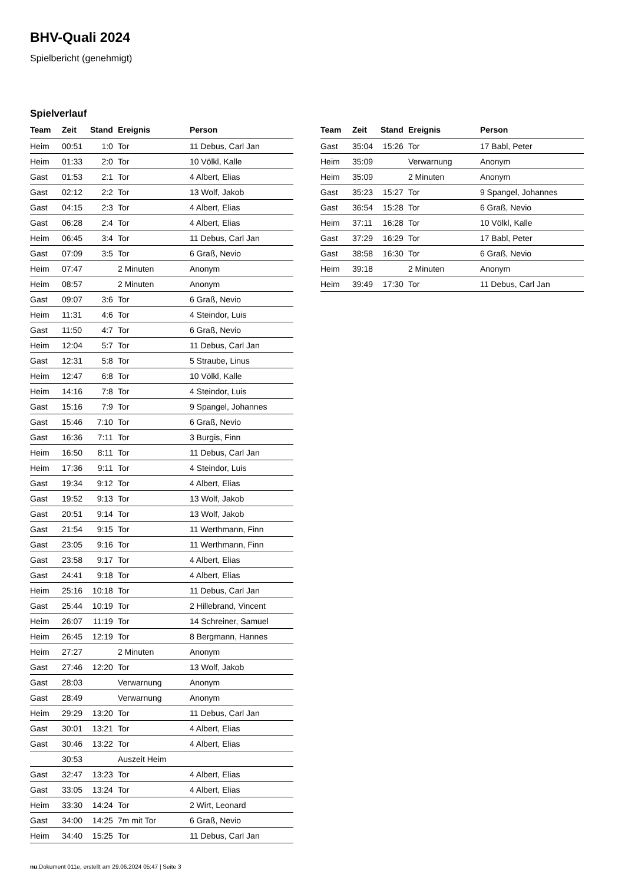BHV-Quali 2024
Spielbericht (genehmigt)
Spielverlauf
| Team | Zeit | Stand | Ereignis | Person |
| --- | --- | --- | --- | --- |
| Heim | 00:51 | 1:0 | Tor | 11 Debus, Carl Jan |
| Heim | 01:33 | 2:0 | Tor | 10 Völkl, Kalle |
| Gast | 01:53 | 2:1 | Tor | 4 Albert, Elias |
| Gast | 02:12 | 2:2 | Tor | 13 Wolf, Jakob |
| Gast | 04:15 | 2:3 | Tor | 4 Albert, Elias |
| Gast | 06:28 | 2:4 | Tor | 4 Albert, Elias |
| Heim | 06:45 | 3:4 | Tor | 11 Debus, Carl Jan |
| Gast | 07:09 | 3:5 | Tor | 6 Graß, Nevio |
| Heim | 07:47 | | 2 Minuten | Anonym |
| Heim | 08:57 | | 2 Minuten | Anonym |
| Gast | 09:07 | 3:6 | Tor | 6 Graß, Nevio |
| Heim | 11:31 | 4:6 | Tor | 4 Steindor, Luis |
| Gast | 11:50 | 4:7 | Tor | 6 Graß, Nevio |
| Heim | 12:04 | 5:7 | Tor | 11 Debus, Carl Jan |
| Gast | 12:31 | 5:8 | Tor | 5 Straube, Linus |
| Heim | 12:47 | 6:8 | Tor | 10 Völkl, Kalle |
| Heim | 14:16 | 7:8 | Tor | 4 Steindor, Luis |
| Gast | 15:16 | 7:9 | Tor | 9 Spangel, Johannes |
| Gast | 15:46 | 7:10 | Tor | 6 Graß, Nevio |
| Gast | 16:36 | 7:11 | Tor | 3 Burgis, Finn |
| Heim | 16:50 | 8:11 | Tor | 11 Debus, Carl Jan |
| Heim | 17:36 | 9:11 | Tor | 4 Steindor, Luis |
| Gast | 19:34 | 9:12 | Tor | 4 Albert, Elias |
| Gast | 19:52 | 9:13 | Tor | 13 Wolf, Jakob |
| Gast | 20:51 | 9:14 | Tor | 13 Wolf, Jakob |
| Gast | 21:54 | 9:15 | Tor | 11 Werthmann, Finn |
| Gast | 23:05 | 9:16 | Tor | 11 Werthmann, Finn |
| Gast | 23:58 | 9:17 | Tor | 4 Albert, Elias |
| Gast | 24:41 | 9:18 | Tor | 4 Albert, Elias |
| Heim | 25:16 | 10:18 | Tor | 11 Debus, Carl Jan |
| Gast | 25:44 | 10:19 | Tor | 2 Hillebrand, Vincent |
| Heim | 26:07 | 11:19 | Tor | 14 Schreiner, Samuel |
| Heim | 26:45 | 12:19 | Tor | 8 Bergmann, Hannes |
| Heim | 27:27 | | 2 Minuten | Anonym |
| Gast | 27:46 | 12:20 | Tor | 13 Wolf, Jakob |
| Gast | 28:03 | | Verwarnung | Anonym |
| Gast | 28:49 | | Verwarnung | Anonym |
| Heim | 29:29 | 13:20 | Tor | 11 Debus, Carl Jan |
| Gast | 30:01 | 13:21 | Tor | 4 Albert, Elias |
| Gast | 30:46 | 13:22 | Tor | 4 Albert, Elias |
| | 30:53 | | Auszeit Heim | |
| Gast | 32:47 | 13:23 | Tor | 4 Albert, Elias |
| Gast | 33:05 | 13:24 | Tor | 4 Albert, Elias |
| Heim | 33:30 | 14:24 | Tor | 2 Wirt, Leonard |
| Gast | 34:00 | 14:25 | 7m mit Tor | 6 Graß, Nevio |
| Heim | 34:40 | 15:25 | Tor | 11 Debus, Carl Jan |
| Team | Zeit | Stand | Ereignis | Person |
| --- | --- | --- | --- | --- |
| Gast | 35:04 | 15:26 | Tor | 17 Babl, Peter |
| Heim | 35:09 | | Verwarnung | Anonym |
| Heim | 35:09 | | 2 Minuten | Anonym |
| Gast | 35:23 | 15:27 | Tor | 9 Spangel, Johannes |
| Gast | 36:54 | 15:28 | Tor | 6 Graß, Nevio |
| Heim | 37:11 | 16:28 | Tor | 10 Völkl, Kalle |
| Gast | 37:29 | 16:29 | Tor | 17 Babl, Peter |
| Gast | 38:58 | 16:30 | Tor | 6 Graß, Nevio |
| Heim | 39:18 | | 2 Minuten | Anonym |
| Heim | 39:49 | 17:30 | Tor | 11 Debus, Carl Jan |
nu.Dokument 011e, erstellt am 29.06.2024 05:47 | Seite 3